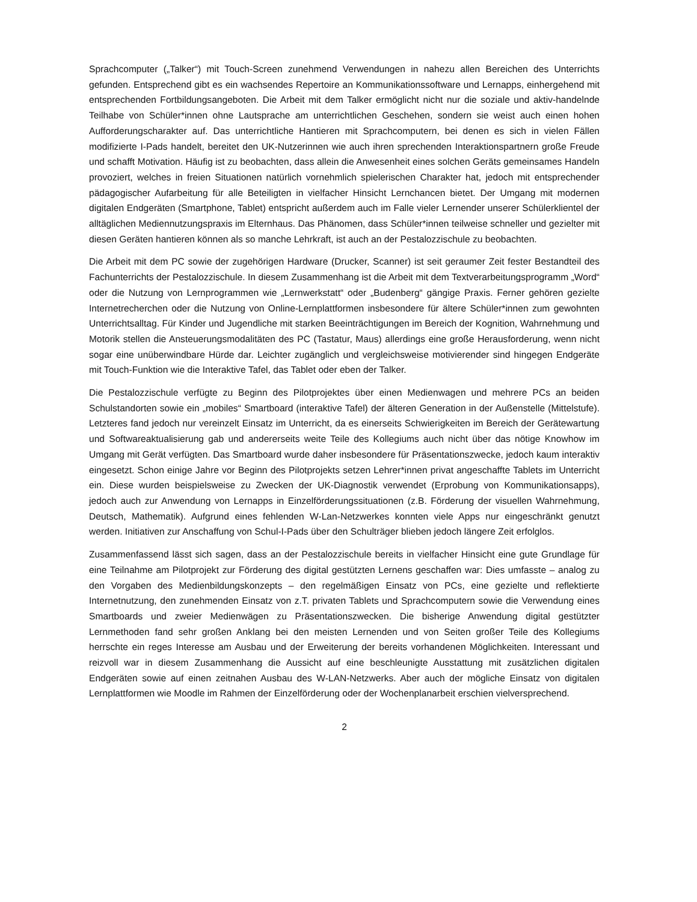Sprachcomputer („Talker“) mit Touch-Screen zunehmend Verwendungen in nahezu allen Bereichen des Unterrichts gefunden. Entsprechend gibt es ein wachsendes Repertoire an Kommunikationssoftware und Lernapps, einhergehend mit entsprechenden Fortbildungsangeboten. Die Arbeit mit dem Talker ermöglicht nicht nur die soziale und aktiv-handelnde Teilhabe von Schüler*innen ohne Lautsprache am unterrichtlichen Geschehen, sondern sie weist auch einen hohen Aufforderungscharakter auf. Das unterrichtliche Hantieren mit Sprachcomputern, bei denen es sich in vielen Fällen modifizierte I-Pads handelt, bereitet den UK-Nutzerinnen wie auch ihren sprechenden Interaktionspartnern große Freude und schafft Motivation. Häufig ist zu beobachten, dass allein die Anwesenheit eines solchen Geräts gemeinsames Handeln provoziert, welches in freien Situationen natürlich vornehmlich spielerischen Charakter hat, jedoch mit entsprechender pädagogischer Aufarbeitung für alle Beteiligten in vielfacher Hinsicht Lernchancen bietet. Der Umgang mit modernen digitalen Endgeräten (Smartphone, Tablet) entspricht außerdem auch im Falle vieler Lernender unserer Schülerklientel der alltäglichen Mediennutzungspraxis im Elternhaus. Das Phänomen, dass Schüler*innen teilweise schneller und gezielter mit diesen Geräten hantieren können als so manche Lehrkraft, ist auch an der Pestalozzischule zu beobachten.
Die Arbeit mit dem PC sowie der zugehörigen Hardware (Drucker, Scanner) ist seit geraumer Zeit fester Bestandteil des Fachunterrichts der Pestalozzischule. In diesem Zusammenhang ist die Arbeit mit dem Textverarbeitungsprogramm „Word“ oder die Nutzung von Lernprogrammen wie „Lernwerkstatt“ oder „Budenberg“ gängige Praxis. Ferner gehören gezielte Internetrecherchen oder die Nutzung von Online-Lernplattformen insbesondere für ältere Schüler*innen zum gewohnten Unterrichtsalltag. Für Kinder und Jugendliche mit starken Beeinträchtigungen im Bereich der Kognition, Wahrnehmung und Motorik stellen die Ansteuerungsmodalitäten des PC (Tastatur, Maus) allerdings eine große Herausforderung, wenn nicht sogar eine unüberwindbare Hürde dar. Leichter zugänglich und vergleichsweise motivierender sind hingegen Endgeräte mit Touch-Funktion wie die Interaktive Tafel, das Tablet oder eben der Talker.
Die Pestalozzischule verfügte zu Beginn des Pilotprojektes über einen Medienwagen und mehrere PCs an beiden Schulstandorten sowie ein „mobiles“ Smartboard (interaktive Tafel) der älteren Generation in der Außenstelle (Mittelstufe). Letzteres fand jedoch nur vereinzelt Einsatz im Unterricht, da es einerseits Schwierigkeiten im Bereich der Gerätewartung und Softwareaktualisierung gab und andererseits weite Teile des Kollegiums auch nicht über das nötige Knowhow im Umgang mit Gerät verfügten. Das Smartboard wurde daher insbesondere für Präsentationszwecke, jedoch kaum interaktiv eingesetzt. Schon einige Jahre vor Beginn des Pilotprojekts setzen Lehrer*innen privat angeschaffte Tablets im Unterricht ein. Diese wurden beispielsweise zu Zwecken der UK-Diagnostik verwendet (Erprobung von Kommunikationsapps), jedoch auch zur Anwendung von Lernapps in Einzelförderungssituationen (z.B. Förderung der visuellen Wahrnehmung, Deutsch, Mathematik). Aufgrund eines fehlenden W-Lan-Netzwerkes konnten viele Apps nur eingeschränkt genutzt werden. Initiativen zur Anschaffung von Schul-I-Pads über den Schulträger blieben jedoch längere Zeit erfolglos.
Zusammenfassend lässt sich sagen, dass an der Pestalozzischule bereits in vielfacher Hinsicht eine gute Grundlage für eine Teilnahme am Pilotprojekt zur Förderung des digital gestützten Lernens geschaffen war: Dies umfasste – analog zu den Vorgaben des Medienbildungskonzepts – den regelmäßigen Einsatz von PCs, eine gezielte und reflektierte Internetnutzung, den zunehmenden Einsatz von z.T. privaten Tablets und Sprachcomputern sowie die Verwendung eines Smartboards und zweier Medienwägen zu Präsentationszwecken. Die bisherige Anwendung digital gestützter Lernmethoden fand sehr großen Anklang bei den meisten Lernenden und von Seiten großer Teile des Kollegiums herrschte ein reges Interesse am Ausbau und der Erweiterung der bereits vorhandenen Möglichkeiten. Interessant und reizvoll war in diesem Zusammenhang die Aussicht auf eine beschleunigte Ausstattung mit zusätzlichen digitalen Endgeräten sowie auf einen zeitnahen Ausbau des W-LAN-Netzwerks. Aber auch der mögliche Einsatz von digitalen Lernplattformen wie Moodle im Rahmen der Einzelförderung oder der Wochenplanarbeit erschien vielversprechend.
2